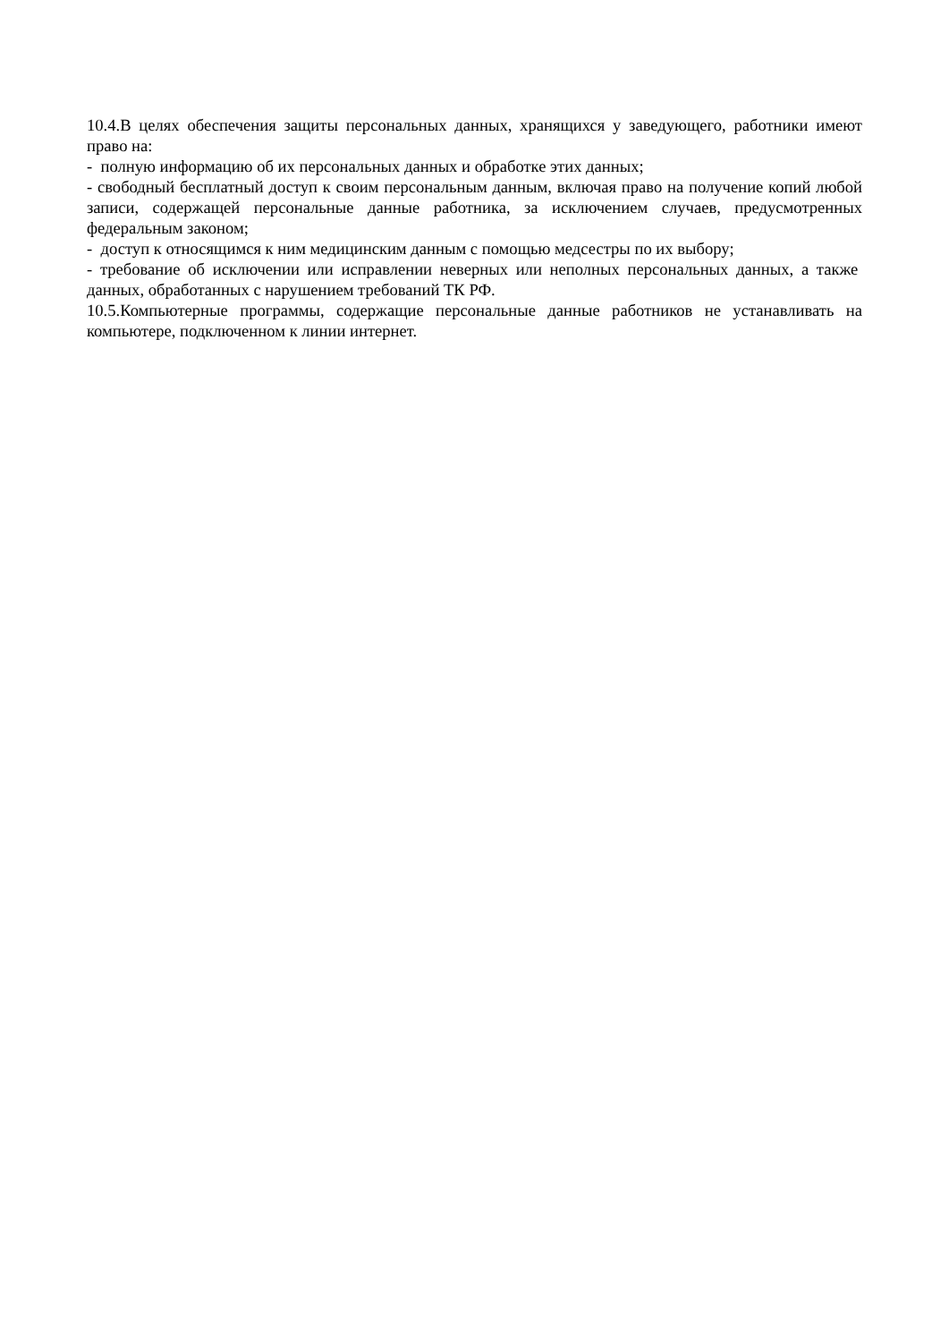10.4.В целях обеспечения защиты персональных данных, хранящихся у заведующего, работники имеют право на:
- полную информацию об их персональных данных и обработке этих данных;
- свободный бесплатный доступ к своим персональным данным, включая право на получение копий любой записи, содержащей персональные данные работника, за исключением случаев, предусмотренных федеральным законом;
- доступ к относящимся к ним медицинским данным с помощью медсестры по их выбору;
- требование об исключении или исправлении неверных или неполных персональных данных, а также данных, обработанных с нарушением требований ТК РФ.
10.5.Компьютерные программы, содержащие персональные данные работников не устанавливать на компьютере, подключенном к линии интернет.